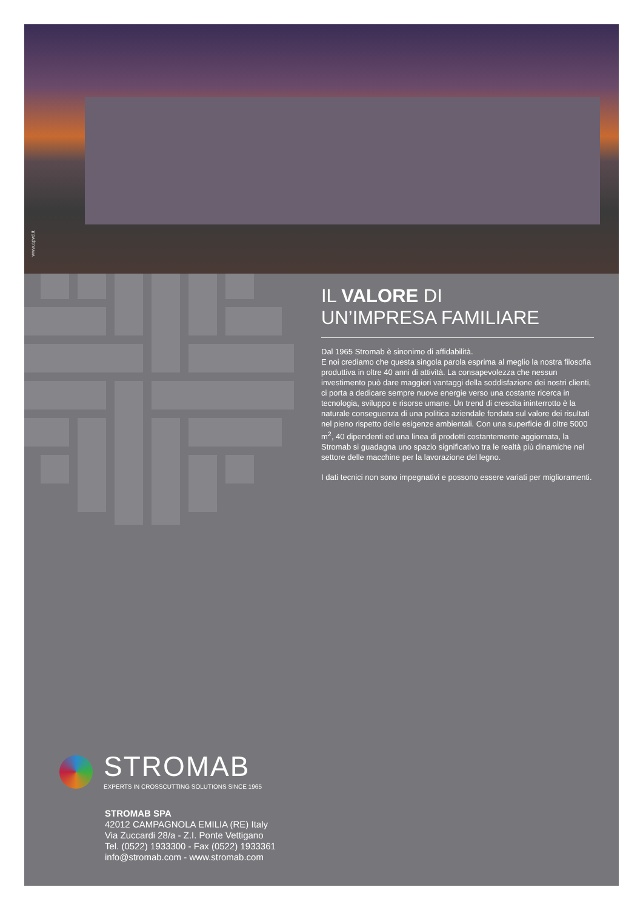www.apvd.it
IL VALORE DI
UN’IMPRESA FAMILIARE
Dal 1965 Stromab è sinonimo di affidabilità.
E noi crediamo che questa singola parola esprima al meglio la nostra filosofia produttiva in oltre 40 anni di attività. La consapevolezza che nessun investimento può dare maggiori vantaggi della soddisfazione dei nostri clienti, ci porta a dedicare sempre nuove energie verso una costante ricerca in tecnologia, sviluppo e risorse umane. Un trend di crescita ininterrotto è la naturale conseguenza di una politica aziendale fondata sul valore dei risultati nel pieno rispetto delle esigenze ambientali. Con una superficie di oltre 5000 m<sup>2</sup>, 40 dipendenti ed una linea di prodotti costantemente aggiornata, la Stromab si guadagna uno spazio significativo tra le realtà più dinamiche nel settore delle macchine per la lavorazione del legno.
I dati tecnici non sono impegnativi e possono essere variati per miglioramenti.
STROMAB EXPERTS IN CROSSCUTTING SOLUTIONS SINCE 1965
STROMAB SPA
42012 CAMPAGNOLA EMILIA (RE) Italy
Via Zuccardi 28/a - Z.I. Ponte Vettigano
Tel. (0522) 1933300 - Fax (0522) 1933361
info@stromab.com - www.stromab.com